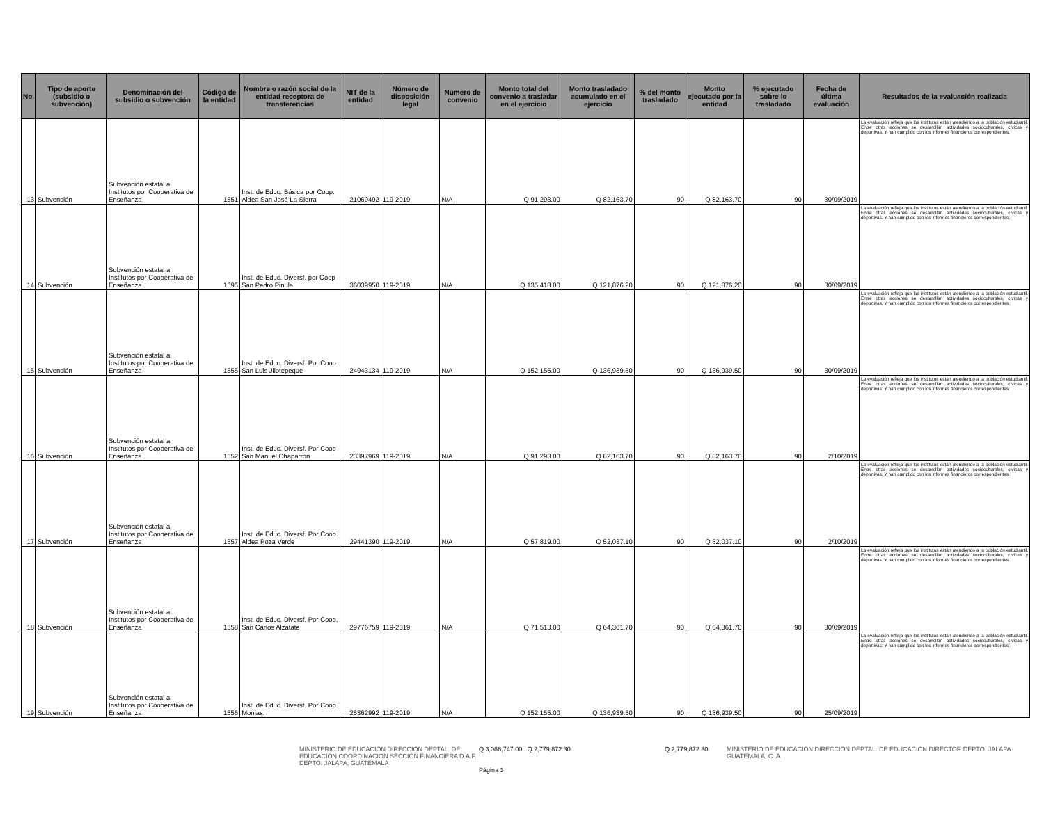| No. | Tipo de aporte (subsidio o subvención) | Denominación del subsidio o subvención | Código de la entidad | Nombre o razón social de la entidad receptora de transferencias | NIT de la entidad | Número de disposición legal | Número de convenio | Monto total del convenio a trasladar en el ejercicio | Monto trasladado acumulado en el ejercicio | % del monto trasladado | Monto ejecutado por la entidad | % ejecutado sobre lo trasladado | Fecha de última evaluación | Resultados de la evaluación realizada |
| --- | --- | --- | --- | --- | --- | --- | --- | --- | --- | --- | --- | --- | --- | --- |
| 13 | Subvención | Subvención estatal a Institutos por Cooperativa de Enseñanza | 1551 | Inst. de Educ. Básica por Coop. Aldea San José La Sierra | 21069492 | 119-2019 | N/A | Q 91,293.00 | Q 82,163.70 | 90 | Q 82,163.70 | 90 | 30/09/2019 | La evaluación refleja que los institutos están atendiendo a la población estudiantil. Entre otras acciones se desarrollan actividades socioculturales, cívicas y deportivas. Y han cumplido con los informes financieros correspondientes. |
| 14 | Subvención | Subvención estatal a Institutos por Cooperativa de Enseñanza | 1595 | Inst. de Educ. Diversf. por Coop San Pedro Pinula | 36039950 | 119-2019 | N/A | Q 135,418.00 | Q 121,876.20 | 90 | Q 121,876.20 | 90 | 30/09/2019 | La evaluación refleja que los institutos están atendiendo a la población estudiantil. Entre otras acciones se desarrollan actividades socioculturales, cívicas y deportivas. Y han cumplido con los informes financieros correspondientes. |
| 15 | Subvención | Subvención estatal a Institutos por Cooperativa de Enseñanza | 1555 | Inst. de Educ. Diversf. Por Coop San Luis Jilotepeque | 24943134 | 119-2019 | N/A | Q 152,155.00 | Q 136,939.50 | 90 | Q 136,939.50 | 90 | 30/09/2019 | La evaluación refleja que los institutos están atendiendo a la población estudiantil. Entre otras acciones se desarrollan actividades socioculturales, cívicas y deportivas. Y han cumplido con los informes financieros correspondientes. |
| 16 | Subvención | Subvención estatal a Institutos por Cooperativa de Enseñanza | 1552 | Inst. de Educ. Diversf. Por Coop San Manuel Chaparrón | 23397969 | 119-2019 | N/A | Q 91,293.00 | Q 82,163.70 | 90 | Q 82,163.70 | 90 | 2/10/2019 | La evaluación refleja que los institutos están atendiendo a la población estudiantil. Entre otras acciones se desarrollan actividades socioculturales, cívicas y deportivas. Y han cumplido con los informes financieros correspondientes. |
| 17 | Subvención | Subvención estatal a Institutos por Cooperativa de Enseñanza | 1557 | Inst. de Educ. Diversf. Por Coop. Aldea Poza Verde | 29441390 | 119-2019 | N/A | Q 57,819.00 | Q 52,037.10 | 90 | Q 52,037.10 | 90 | 2/10/2019 | La evaluación refleja que los institutos están atendiendo a la población estudiantil. Entre otras acciones se desarrollan actividades socioculturales, cívicas y deportivas. Y han cumplido con los informes financieros correspondientes. |
| 18 | Subvención | Subvención estatal a Institutos por Cooperativa de Enseñanza | 1558 | Inst. de Educ. Diversf. Por Coop. San Carlos Alzatate | 29776759 | 119-2019 | N/A | Q 71,513.00 | Q 64,361.70 | 90 | Q 64,361.70 | 90 | 30/09/2019 | La evaluación refleja que los institutos están atendiendo a la población estudiantil. Entre otras acciones se desarrollan actividades socioculturales, cívicas y deportivas. Y han cumplido con los informes financieros correspondientes. |
| 19 | Subvención | Subvención estatal a Institutos por Cooperativa de Enseñanza | 1556 | Inst. de Educ. Diversf. Por Coop. Monjas. | 25362992 | 119-2019 | N/A | Q 152,155.00 | Q 136,939.50 | 90 | Q 136,939.50 | 90 | 25/09/2019 | La evaluación refleja que los institutos están atendiendo a la población estudiantil. Entre otras acciones se desarrollan actividades socioculturales, cívicas y deportivas. Y han cumplido con los informes financieros correspondientes. |
MINISTERIO DE EDUCACIÓN DIRECCIÓN DEPTAL. DE EDUCACIÓN COORDINACIÓN SECCIÓN FINANCIERA D.A.F. DEPTO. JALAPA, GUATEMALA Q 3,088,747.00 Q 2,779,872.30
Página 3
Q 2,779,872.30 MINISTERIO DE EDUCACIÓN DIRECCIÓN DEPTAL. DE EDUCACIÓN DIRECTOR DEPTO. JALAPA GUATEMALA, C. A.